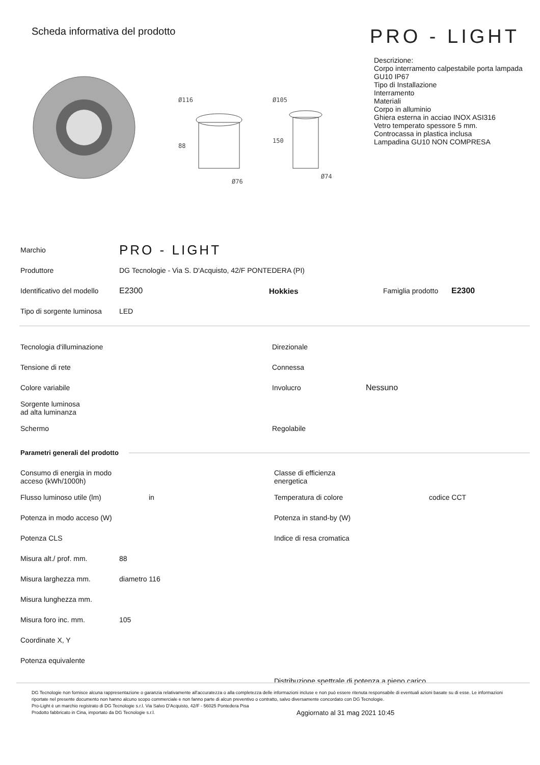Scheda informativa del prodotto
PRO - LIGHT
Ø116
88
Ø76
Ø105
150
Ø74
Descrizione:
Corpo interramento calpestabile porta lampada GU10 IP67
Tipo di Installazione
Interramento
Materiali
Corpo in alluminio
Ghiera esterna in acciao INOX ASI316
Vetro temperato spessore 5 mm.
Controcassa in plastica inclusa
Lampadina GU10 NON COMPRESA
| Marchio | PRO - LIGHT | | | |
| Produttore | DG Tecnologie - Via S. D'Acquisto, 42/F PONTEDERA (PI) | | | |
| Identificativo del modello | E2300 | Hokkies | Famiglia prodotto | E2300 |
| Tipo di sorgente luminosa | LED | | | |
| Tecnologia d'illuminazione | Direzionale | |
| Tensione di rete | Connessa | |
| Colore variabile | Involucro | Nessuno |
| Sorgente luminosa ad alta luminanza | | |
| Schermo | Regolabile | |
Parametri generali del prodotto
| Consumo di energia in modo acceso (kWh/1000h) | | Classe di efficienza energetica | |
| Flusso luminoso utile (lm) | in | Temperatura di colore | codice CCT |
| Potenza in modo acceso (W) | | Potenza in stand-by (W) | |
| Potenza CLS | | Indice di resa cromatica | |
| Misura alt./ prof. mm. | 88 | | |
| Misura larghezza mm. | diametro 116 | | |
| Misura lunghezza mm. | | | |
| Misura foro inc. mm. | 105 | | |
| Coordinate X, Y | | | |
| Potenza equivalente | | | |
| | | Distribuzione spettrale di potenza a pieno carico | |
DG Tecnologie non fornisce alcuna rappresentazione o garanzia relativamente all'accuratezza o alla completezza delle informazioni incluse e non può essere ritenuta responsabile di eventuali azioni basate su di esse. Le informazioni riportate nel presente documento non hanno alcuno scopo commerciale e non fanno parte di alcun preventivo o contratto, salvo diversamente concordato con DG Tecnologie.
Pro-Light è un marchio registrato di DG Tecnologie s.r.l. Via Salvo D'Acquisto, 42/F - 56025 Pontedera Pisa
Prodotto fabbricato in Cina, importato da DG Tecnologie s.r.l. Aggiornato al 31 mag 2021 10:45